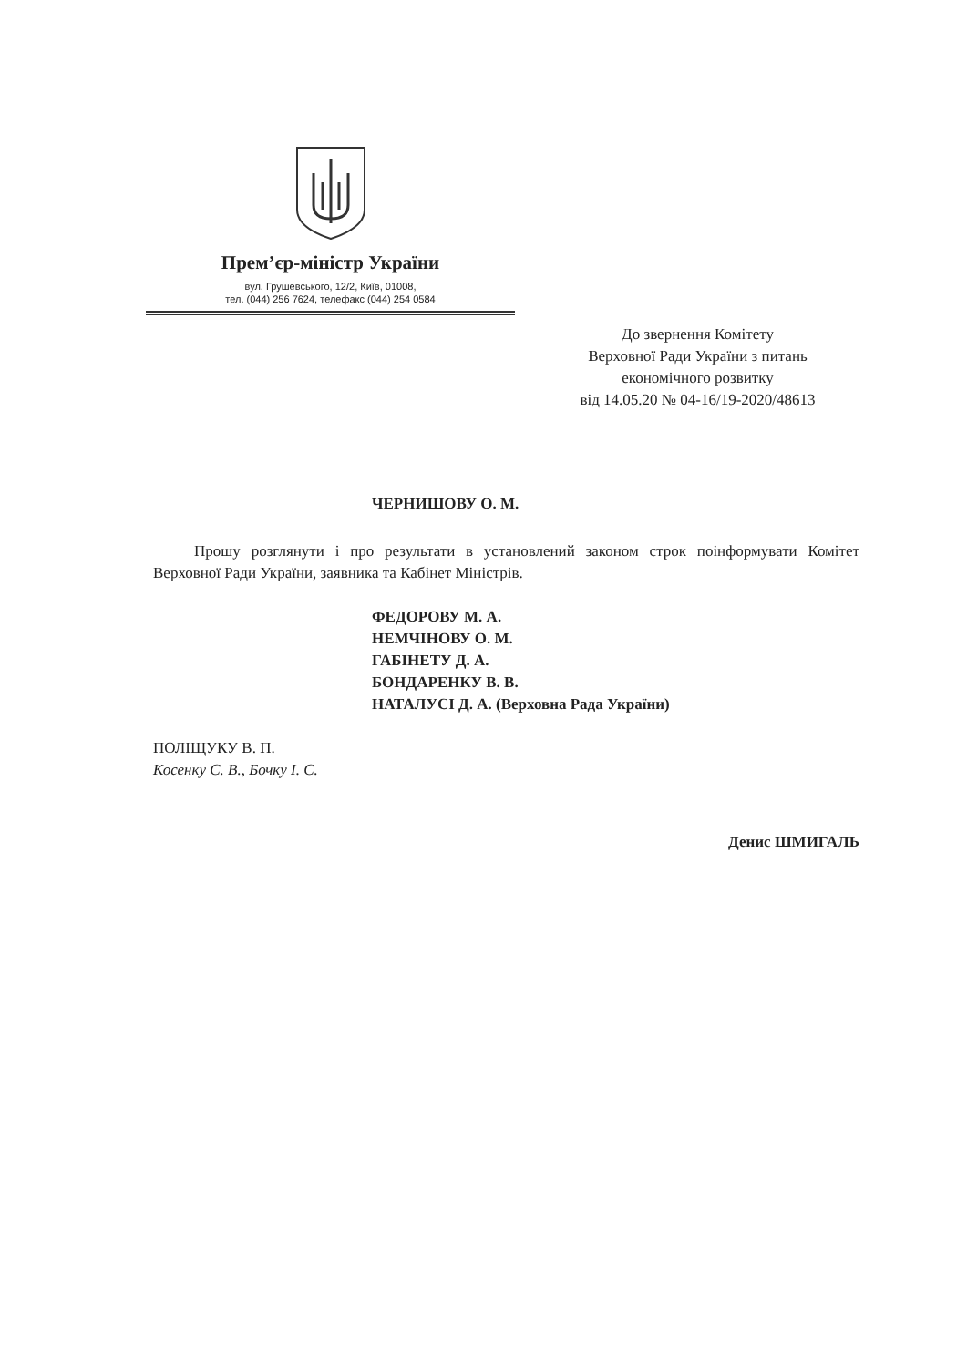Прем’єр-міністр України
вул. Грушевського, 12/2, Київ, 01008,
тел. (044) 256 7624, телефакс (044) 254 0584
До звернення Комітету
Верховної Ради України з питань
економічного розвитку
від 14.05.20 № 04-16/19-2020/48613
ЧЕРНИШОВУ О. М.
Прошу розглянути і про результати в установлений законом строк поінформувати Комітет Верховної Ради України, заявника та Кабінет Міністрів.
ФЕДОРОВУ М. А.
НЕМЧІНОВУ О. М.
ГАБІНЕТУ Д. А.
БОНДАРЕНКУ В. В.
НАТАЛУСІ Д. А. (Верховна Рада України)
ПОЛІЩУКУ В. П.
Косенку С. В., Бочку І. С.
Денис ШМИГАЛЬ